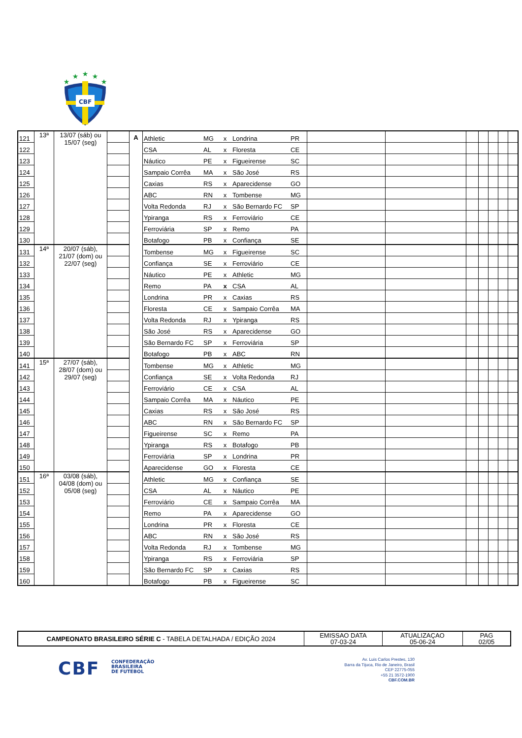★
★
★
★
★
CBF
| 121 | 13ª | 13/07 (sáb) ou 15/07 (seg) | | A | Athletic | MG | x | Londrina | PR | | | | | | | |
| 122 | | | | | CSA | AL | x | Floresta | CE | | | | | | | |
| 123 | | | | | Náutico | PE | x | Figueirense | SC | | | | | | | |
| 124 | | | | | Sampaio Corrêa | MA | x | São José | RS | | | | | | | |
| 125 | | | | | Caxias | RS | x | Aparecidense | GO | | | | | | | |
| 126 | | | | | ABC | RN | x | Tombense | MG | | | | | | | |
| 127 | | | | | Volta Redonda | RJ | x | São Bernardo FC | SP | | | | | | | |
| 128 | | | | | Ypiranga | RS | x | Ferroviário | CE | | | | | | | |
| 129 | | | | | Ferroviária | SP | x | Remo | PA | | | | | | | |
| 130 | | | | | Botafogo | PB | x | Confiança | SE | | | | | | | |
| 131 | 14ª | 20/07 (sáb), 21/07 (dom) ou 22/07 (seg) | | | Tombense | MG | x | Figueirense | SC | | | | | | | |
| 132 | | | | | Confiança | SE | x | Ferroviário | CE | | | | | | | |
| 133 | | | | | Náutico | PE | x | Athletic | MG | | | | | | | |
| 134 | | | | | Remo | PA | x | CSA | AL | | | | | | | |
| 135 | | | | | Londrina | PR | x | Caxias | RS | | | | | | | |
| 136 | | | | | Floresta | CE | x | Sampaio Corrêa | MA | | | | | | | |
| 137 | | | | | Volta Redonda | RJ | x | Ypiranga | RS | | | | | | | |
| 138 | | | | | São José | RS | x | Aparecidense | GO | | | | | | | |
| 139 | | | | | São Bernardo FC | SP | x | Ferroviária | SP | | | | | | | |
| 140 | | | | | Botafogo | PB | x | ABC | RN | | | | | | | |
| 141 | 15ª | 27/07 (sáb), 28/07 (dom) ou 29/07 (seg) | | | Tombense | MG | x | Athletic | MG | | | | | | | |
| 142 | | | | | Confiança | SE | x | Volta Redonda | RJ | | | | | | | |
| 143 | | | | | Ferroviário | CE | x | CSA | AL | | | | | | | |
| 144 | | | | | Sampaio Corrêa | MA | x | Náutico | PE | | | | | | | |
| 145 | | | | | Caxias | RS | x | São José | RS | | | | | | | |
| 146 | | | | | ABC | RN | x | São Bernardo FC | SP | | | | | | | |
| 147 | | | | | Figueirense | SC | x | Remo | PA | | | | | | | |
| 148 | | | | | Ypiranga | RS | x | Botafogo | PB | | | | | | | |
| 149 | | | | | Ferroviária | SP | x | Londrina | PR | | | | | | | |
| 150 | | | | | Aparecidense | GO | x | Floresta | CE | | | | | | | |
| 151 | 16ª | 03/08 (sáb), 04/08 (dom) ou 05/08 (seg) | | | Athletic | MG | x | Confiança | SE | | | | | | | |
| 152 | | | | | CSA | AL | x | Náutico | PE | | | | | | | |
| 153 | | | | | Ferroviário | CE | x | Sampaio Corrêa | MA | | | | | | | |
| 154 | | | | | Remo | PA | x | Aparecidense | GO | | | | | | | |
| 155 | | | | | Londrina | PR | x | Floresta | CE | | | | | | | |
| 156 | | | | | ABC | RN | x | São José | RS | | | | | | | |
| 157 | | | | | Volta Redonda | RJ | x | Tombense | MG | | | | | | | |
| 158 | | | | | Ypiranga | RS | x | Ferroviária | SP | | | | | | | |
| 159 | | | | | São Bernardo FC | SP | x | Caxias | RS | | | | | | | |
| 160 | | | | | Botafogo | PB | x | Figueirense | SC | | | | | | | |
| CAMPEONATO BRASILEIRO SÉRIE C - TABELA DETALHADA / EDIÇÃO 2024 | EMISSAO DATA 07-03-24 | ATUALIZAÇAO 05-06-24 | PAG 02/05 |
CBF
CONFEDERAÇÃO
BRASILEIRA
DE FUTEBOL
Av. Luis Carlos Prestes, 130
Barra da Tijuca, Rio de Janeiro, Brasil
CEP 22775-055
+55 21 3572-1900
CBF.COM.BR